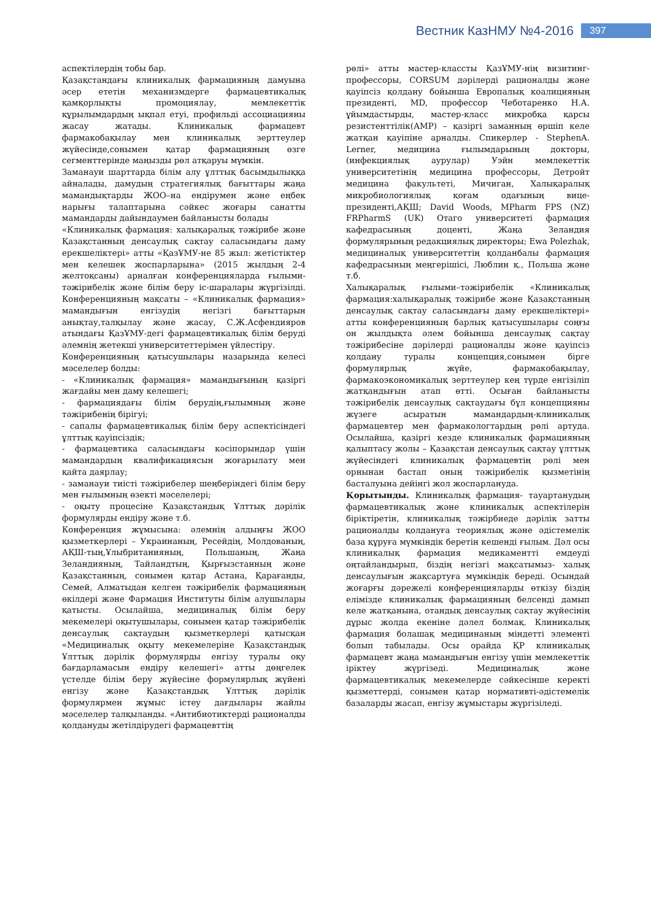Вестник КазНМУ №4-2016 397
аспектілердің тобы бар.
Қазақстандағы клиникалық фармацияның дамуына әсер ететін механизмдерге фармацевтикалық қамқорлықты промоциялау, мемлекеттік құрылымдардың ықпал етуі, профильді ассоциацияны жасау жатады. Клиникалық фармацевт фармакобақылау мен клиникалық зерттеулер жүйесінде,сонымен қатар фармацияның өзге сегменттерінде маңызды рөл атқаруы мүмкін.
Заманауи шарттарда білім алу ұлттық басымдылыққа айналады, дамудың стратегиялық бағыттары жаңа мамандықтарды ЖОО–на ендірумен және еңбек нарығы талаптарына сәйкес жоғары санатты мамандарды дайындаумен байланысты болады
«Клиникалық фармация: халықаралық тәжірибе және Қазақстанның денсаулық сақтау саласындағы даму ерекшеліктері» атты «ҚазҰМУ-не 85 жыл: жетістіктер мен келешек жоспарларына» (2015 жылдың 2-4 желтоқсаны) арналған конференцияларда ғылыми-тәжірибелік және білім беру іс-шаралары жүргізілді. Конференцияның мақсаты – «Клиникалық фармация» мамандығын енгізудің негізгі бағыттарын анықтау,талқылау және жасау, С.Ж.Асфендияров атындағы ҚазҰМУ-дегі фармацевтикалық білім беруді әлемнің жетекші университеттерімен үйлестіру.
Конференцияның қатысушылары назарында келесі мәселелер болды:
- «Клиникалық фармация» мамандығының қазіргі жағдайы мен даму келешегі;
- фармациядағы білім берудің,ғылымның және тәжірибенің бірігуі;
- сапалы фармацевтикалық білім беру аспектісіндегі ұлттық қауіпсіздік;
- фармацевтика саласындағы кәсіпорындар үшін мамандардың квалификациясын жоғарылату мен қайта даярлау;
- заманауи тиісті тәжірибелер шеңберіндегі білім беру мен ғылымның өзекті мәселелері;
- оқыту процесіне Қазақстандық Ұлттық дәрілік формулярды ендіру және т.б.
Конференция жұмысына: әлемнің алдыңғы ЖОО қызметкерлері – Украинаның, Ресейдің, Молдованың, АҚШ-тың,Ұлыбританияның, Польшаның, Жаңа Зеландияның, Тайландтың, Қырғызстанның және Қазақстанның, сонымен қатар Астана, Қарағанды, Семей, Алматыдан келген тәжірибелік фармацияның өкілдері және Фармация Институты білім алушылары қатысты. Осылайша, медициналық білім беру мекемелері оқытушылары, сонымен қатар тәжірибелік денсаулық сақтаудың қызметкерлері қатысқан «Медициналық оқыту мекемелеріне Қазақстандық Ұлттық дәрілік формулярды енгізу туралы оқу бағдарламасын ендіру келешегі» атты дөңгелек үстелде білім беру жүйесіне формулярлық жүйені енгізу және Қазақстандық Ұлттық дәрілік формулярмен жұмыс істеу дағдылары жайлы мәселелер талқыланды. «Антибиотиктерді рационалды қолдануды жетілдірудегі фармацевттің
рөлі» атты мастер-классты ҚазҰМУ-нің визитинг-профессоры, CORSUM дәрілерді рационалды және қауіпсіз қолдану бойынша Европалық коалицияның президенті, MD, профессор Чеботаренко Н.А. ұйымдастырды, мастер-класс микробқа қарсы резистенттілік(АМР) – қазіргі заманның өршіп келе жатқан қауіпіне арналды. Спикерлер - StephenA. Lerner, медицина ғылымдарының докторы, (инфекциялық аурулар) Уэйн мемлекеттік университетінің медицина профессоры, Детройт медицина факультеті, Мичиган, Халықаралық микробиологиялық қоғам одағының вице-президенті,АҚШ; David Woods, MPharm FPS (NZ) FRPharmS (UK) Отаго университеті фармация кафедрасының доценті, Жаңа Зеландия формулярының редакциялық директоры; Ewa Polezhak, медициналық университеттің қолданбалы фармация кафедрасының меңгерішісі, Люблин қ., Польша және т.б.
Халықаралық ғылыми–тәжірибелік «Клиникалық фармация:халықаралық тәжірибе және Қазақстанның денсаулық сақтау саласындағы даму ерекшеліктері» атты конференцияның барлық қатысушылары соңғы он жылдықта әлем бойынша денсаулық сақтау тәжірибесіне дәрілерді рационалды және қауіпсіз қолдану туралы концепция,сонымен бірге формулярлық жүйе, фармакобақылау, фармакоэкономикалық зерттеулер кең түрде енгізіліп жатқандығын атап өтті. Осыған байланысты тәжірибелік денсаулық сақтаудағы бұл концепцияны жүзеге асыратын мамандардың-клиникалық фармацевтер мен фармакологтардың рөлі артуда. Осылайша, қазіргі кезде клиникалық фармацияның қалыптасу жолы – Қазақстан денсаулық сақтау ұлттық жүйесіндегі клиникалық фармацевтің рөлі мен орнынан бастап оның тәжірибелік қызметінің басталуына дейінгі жол жоспарлануда.
Қорытынды. Клиникалық фармация- тауартанудың фармацевтикалық және клиникалық аспектілерін біріктіретін, клиникалық тәжірбиеде дәрілік затты рационалды қолдануға теориялық және әдістемелік база құруға мүмкіндік беретін кешенді ғылым. Дәл осы клиникалық фармация медикаментті емдеуді оңтайландырып, біздің негізгі мақсатымыз- халық денсаулығын жақсартуға мүмкіндік береді. Осындай жоғарғы дәрежелі конференцияларды өткізу біздің елімізде клиникалық фармацияның белсенді дамып келе жатқанына, отандық денсаулық сақтау жүйесінің дұрыс жолда екеніне дәлел болмақ. Клиникалық фармация болашақ медицинаның міндетті элементі болып табылады. Осы орайда ҚР клиникалық фармацевт жаңа мамандығын енгізу үшін мемлекеттік іріктеу жүргізеді. Медициналық және фармацевтикалық мекемелерде сәйкесінше керекті қызметтерді, сонымен қатар нормативті-әдістемелік базаларды жасап, енгізу жұмыстары жүргізіледі.